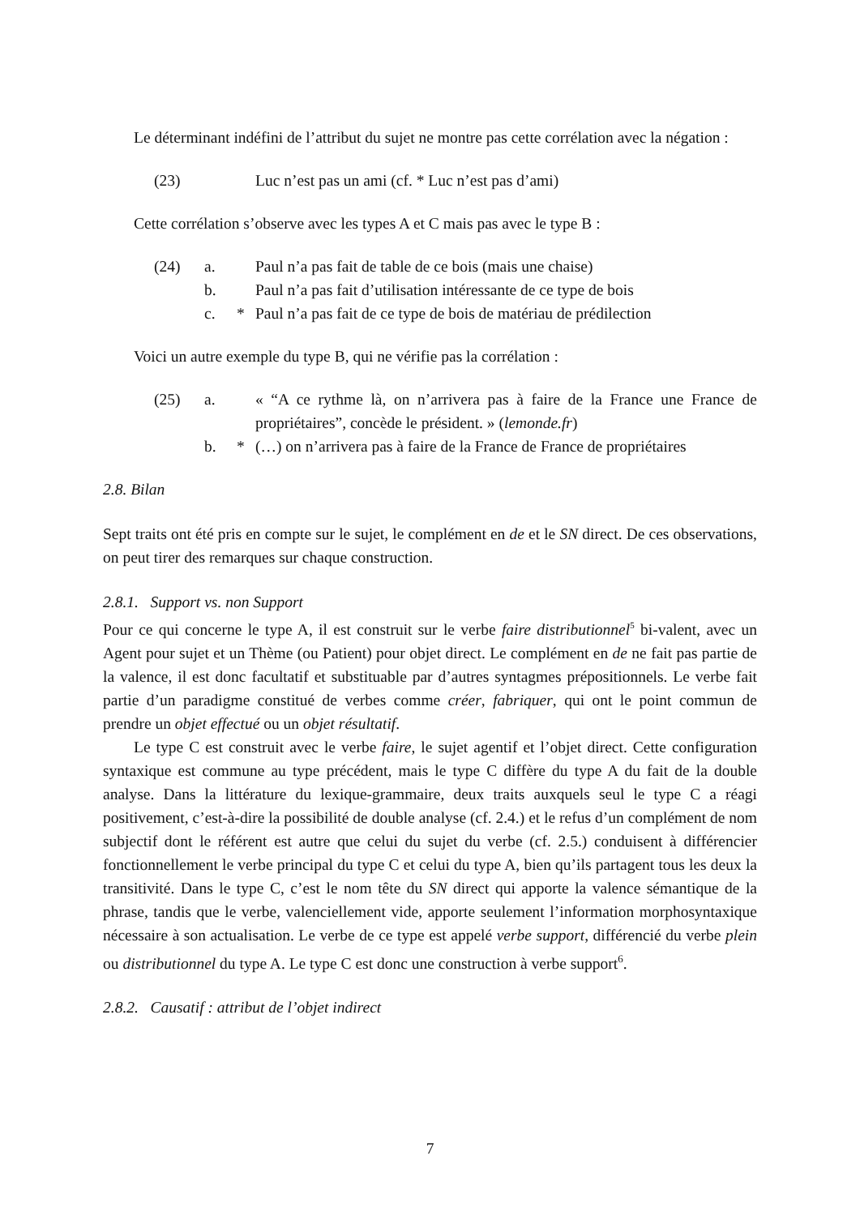Le déterminant indéfini de l’attribut du sujet ne montre pas cette corrélation avec la négation :
| (23) | | | Luc n’est pas un ami (cf. * Luc n’est pas d’ami) |
Cette corrélation s’observe avec les types A et C mais pas avec le type B :
| (24) | a. | | Paul n’a pas fait de table de ce bois (mais une chaise) |
| | b. | | Paul n’a pas fait d’utilisation intéressante de ce type de bois |
| | c. | * | Paul n’a pas fait de ce type de bois de matériau de prédilection |
Voici un autre exemple du type B, qui ne vérifie pas la corrélation :
| (25) | a. | | « “A ce rythme là, on n’arrivera pas à faire de la France une France de propriétaires”, concède le président. » ( lemonde.fr ) |
| | b. | * | (…) on n’arrivera pas à faire de la France de France de propriétaires |
2.8. Bilan
Sept traits ont été pris en compte sur le sujet, le complément en de et le SN direct. De ces observations, on peut tirer des remarques sur chaque construction.
2.8.1. Support vs. non Support
Pour ce qui concerne le type A, il est construit sur le verbe faire distributionnel<sup>5</sup> bi-valent, avec un Agent pour sujet et un Thème (ou Patient) pour objet direct. Le complément en de ne fait pas partie de la valence, il est donc facultatif et substituable par d’autres syntagmes prépositionnels. Le verbe fait partie d’un paradigme constitué de verbes comme créer, fabriquer, qui ont le point commun de prendre un objet effectué ou un objet résultatif.
Le type C est construit avec le verbe faire, le sujet agentif et l’objet direct. Cette configuration syntaxique est commune au type précédent, mais le type C diffère du type A du fait de la double analyse. Dans la littérature du lexique-grammaire, deux traits auxquels seul le type C a réagi positivement, c’est-à-dire la possibilité de double analyse (cf. 2.4.) et le refus d’un complément de nom subjectif dont le référent est autre que celui du sujet du verbe (cf. 2.5.) conduisent à différencier fonctionnellement le verbe principal du type C et celui du type A, bien qu’ils partagent tous les deux la transitivité. Dans le type C, c’est le nom tête du SN direct qui apporte la valence sémantique de la phrase, tandis que le verbe, valenciellement vide, apporte seulement l’information morphosyntaxique nécessaire à son actualisation. Le verbe de ce type est appelé verbe support, différencié du verbe plein ou distributionnel du type A. Le type C est donc une construction à verbe support<sup>6</sup>.
2.8.2. Causatif : attribut de l’objet indirect
7